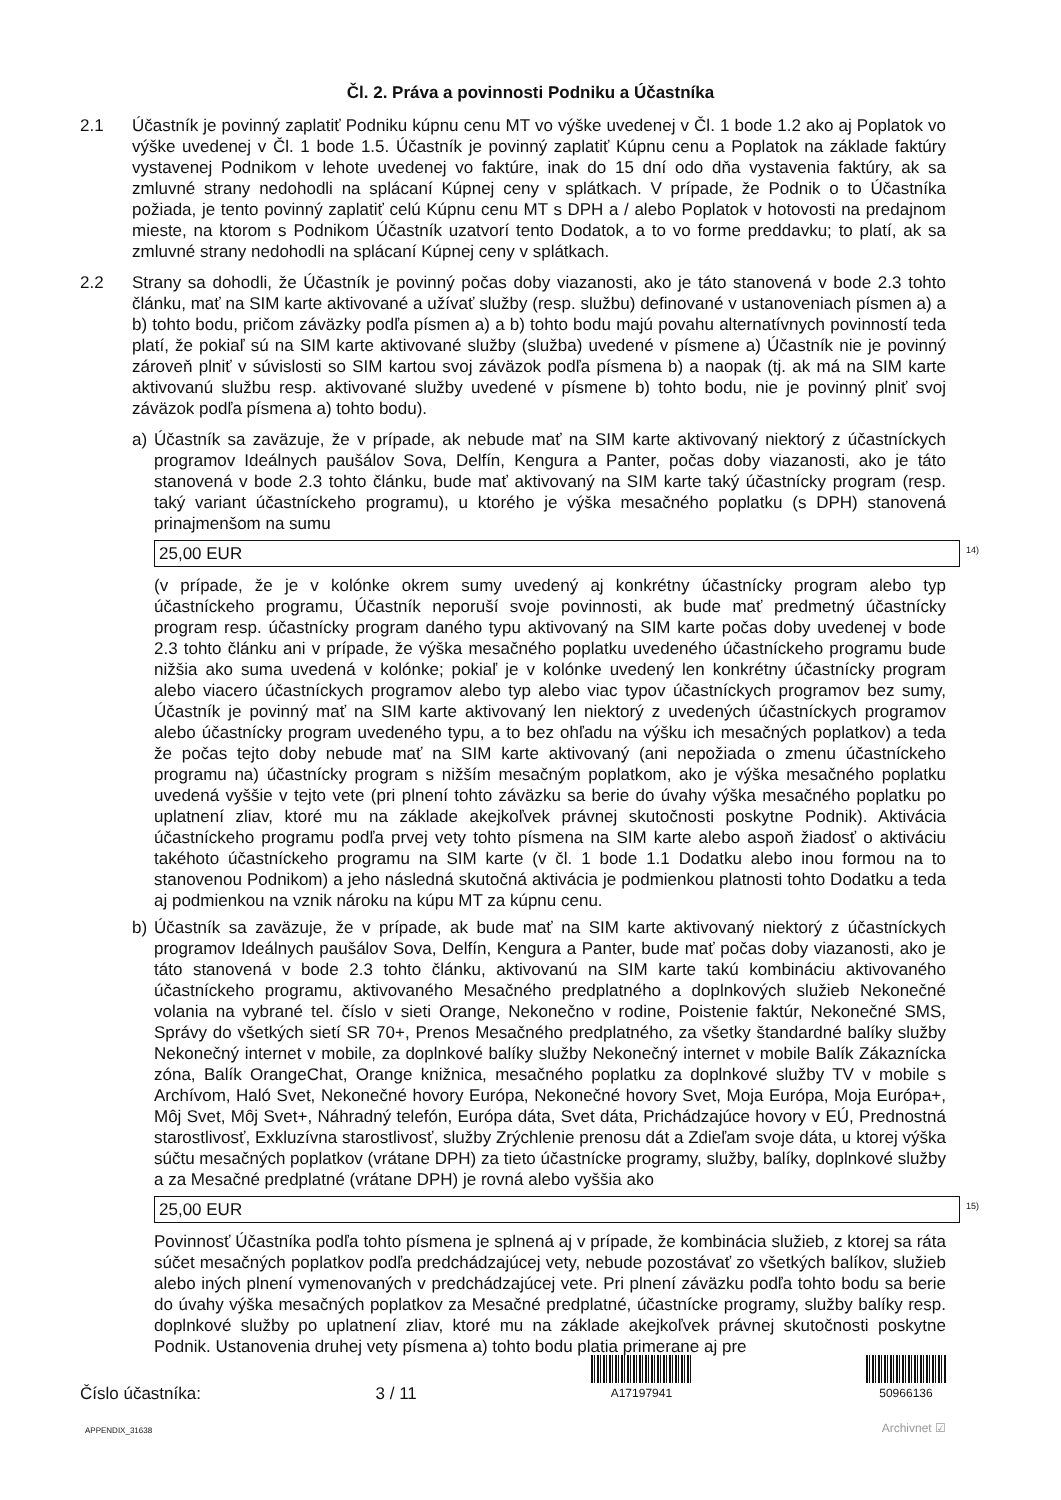Čl. 2. Práva a povinnosti Podniku a Účastníka
2.1 Účastník je povinný zaplatiť Podniku kúpnu cenu MT vo výške uvedenej v Čl. 1 bode 1.2 ako aj Poplatok vo výške uvedenej v Čl. 1 bode 1.5. Účastník je povinný zaplatiť Kúpnu cenu a Poplatok na základe faktúry vystavenej Podnikom v lehote uvedenej vo faktúre, inak do 15 dní odo dňa vystavenia faktúry, ak sa zmluvné strany nedohodli na splácaní Kúpnej ceny v splátkach. V prípade, že Podnik o to Účastníka požiada, je tento povinný zaplatiť celú Kúpnu cenu MT s DPH a / alebo Poplatok v hotovosti na predajnom mieste, na ktorom s Podnikom Účastník uzatvorí tento Dodatok, a to vo forme preddavku; to platí, ak sa zmluvné strany nedohodli na splácaní Kúpnej ceny v splátkach.
2.2 Strany sa dohodli, že Účastník je povinný počas doby viazanosti, ako je táto stanovená v bode 2.3 tohto článku, mať na SIM karte aktivované a užívať služby (resp. službu) definované v ustanoveniach písmen a) a b) tohto bodu, pričom záväzky podľa písmen a) a b) tohto bodu majú povahu alternatívnych povinností teda platí, že pokiaľ sú na SIM karte aktivované služby (služba) uvedené v písmene a) Účastník nie je povinný zároveň plniť v súvislosti so SIM kartou svoj záväzok podľa písmena b) a naopak (tj. ak má na SIM karte aktivovanú službu resp. aktivované služby uvedené v písmene b) tohto bodu, nie je povinný plniť svoj záväzok podľa písmena a) tohto bodu).
a) Účastník sa zaväzuje, že v prípade, ak nebude mať na SIM karte aktivovaný niektorý z účastníckych programov Ideálnych paušálov Sova, Delfín, Kengura a Panter, počas doby viazanosti, ako je táto stanovená v bode 2.3 tohto článku, bude mať aktivovaný na SIM karte taký účastnícky program (resp. taký variant účastníckeho programu), u ktorého je výška mesačného poplatku (s DPH) stanovená prinajmenšom na sumu
25,00 EUR
<sup>14)</sup>
(v prípade, že je v kolónke okrem sumy uvedený aj konkrétny účastnícky program alebo typ účastníckeho programu, Účastník neporuší svoje povinnosti, ak bude mať predmetný účastnícky program resp. účastnícky program daného typu aktivovaný na SIM karte počas doby uvedenej v bode 2.3 tohto článku ani v prípade, že výška mesačného poplatku uvedeného účastníckeho programu bude nižšia ako suma uvedená v kolónke; pokiaľ je v kolónke uvedený len konkrétny účastnícky program alebo viacero účastníckych programov alebo typ alebo viac typov účastníckych programov bez sumy, Účastník je povinný mať na SIM karte aktivovaný len niektorý z uvedených účastníckych programov alebo účastnícky program uvedeného typu, a to bez ohľadu na výšku ich mesačných poplatkov) a teda že počas tejto doby nebude mať na SIM karte aktivovaný (ani nepožiada o zmenu účastníckeho programu na) účastnícky program s nižším mesačným poplatkom, ako je výška mesačného poplatku uvedená vyššie v tejto vete (pri plnení tohto záväzku sa berie do úvahy výška mesačného poplatku po uplatnení zliav, ktoré mu na základe akejkoľvek právnej skutočnosti poskytne Podnik). Aktivácia účastníckeho programu podľa prvej vety tohto písmena na SIM karte alebo aspoň žiadosť o aktiváciu takéhoto účastníckeho programu na SIM karte (v čl. 1 bode 1.1 Dodatku alebo inou formou na to stanovenou Podnikom) a jeho následná skutočná aktivácia je podmienkou platnosti tohto Dodatku a teda aj podmienkou na vznik nároku na kúpu MT za kúpnu cenu.
b) Účastník sa zaväzuje, že v prípade, ak bude mať na SIM karte aktivovaný niektorý z účastníckych programov Ideálnych paušálov Sova, Delfín, Kengura a Panter, bude mať počas doby viazanosti, ako je táto stanovená v bode 2.3 tohto článku, aktivovanú na SIM karte takú kombináciu aktivovaného účastníckeho programu, aktivovaného Mesačného predplatného a doplnkových služieb Nekonečné volania na vybrané tel. číslo v sieti Orange, Nekonečno v rodine, Poistenie faktúr, Nekonečné SMS, Správy do všetkých sietí SR 70+, Prenos Mesačného predplatného, za všetky štandardné balíky služby Nekonečný internet v mobile, za doplnkové balíky služby Nekonečný internet v mobile Balík Zákaznícka zóna, Balík OrangeChat, Orange knižnica, mesačného poplatku za doplnkové služby TV v mobile s Archívom, Haló Svet, Nekonečné hovory Európa, Nekonečné hovory Svet, Moja Európa, Moja Európa+, Môj Svet, Môj Svet+, Náhradný telefón, Európa dáta, Svet dáta, Prichádzajúce hovory v EÚ, Prednostná starostlivosť, Exkluzívna starostlivosť, služby Zrýchlenie prenosu dát a Zdieľam svoje dáta, u ktorej výška súčtu mesačných poplatkov (vrátane DPH) za tieto účastnícke programy, služby, balíky, doplnkové služby a za Mesačné predplatné (vrátane DPH) je rovná alebo vyššia ako
25,00 EUR
<sup>15)</sup>
Povinnosť Účastníka podľa tohto písmena je splnená aj v prípade, že kombinácia služieb, z ktorej sa ráta súčet mesačných poplatkov podľa predchádzajúcej vety, nebude pozostávať zo všetkých balíkov, služieb alebo iných plnení vymenovaných v predchádzajúcej vete. Pri plnení záväzku podľa tohto bodu sa berie do úvahy výška mesačných poplatkov za Mesačné predplatné, účastnícke programy, služby balíky resp. doplnkové služby po uplatnení zliav, ktoré mu na základe akejkoľvek právnej skutočnosti poskytne Podnik. Ustanovenia druhej vety písmena a) tohto bodu platia primerane aj pre
Číslo účastníka:
3 / 11
A17197941
50966136
APPENDIX_31638 Archivnet ☑